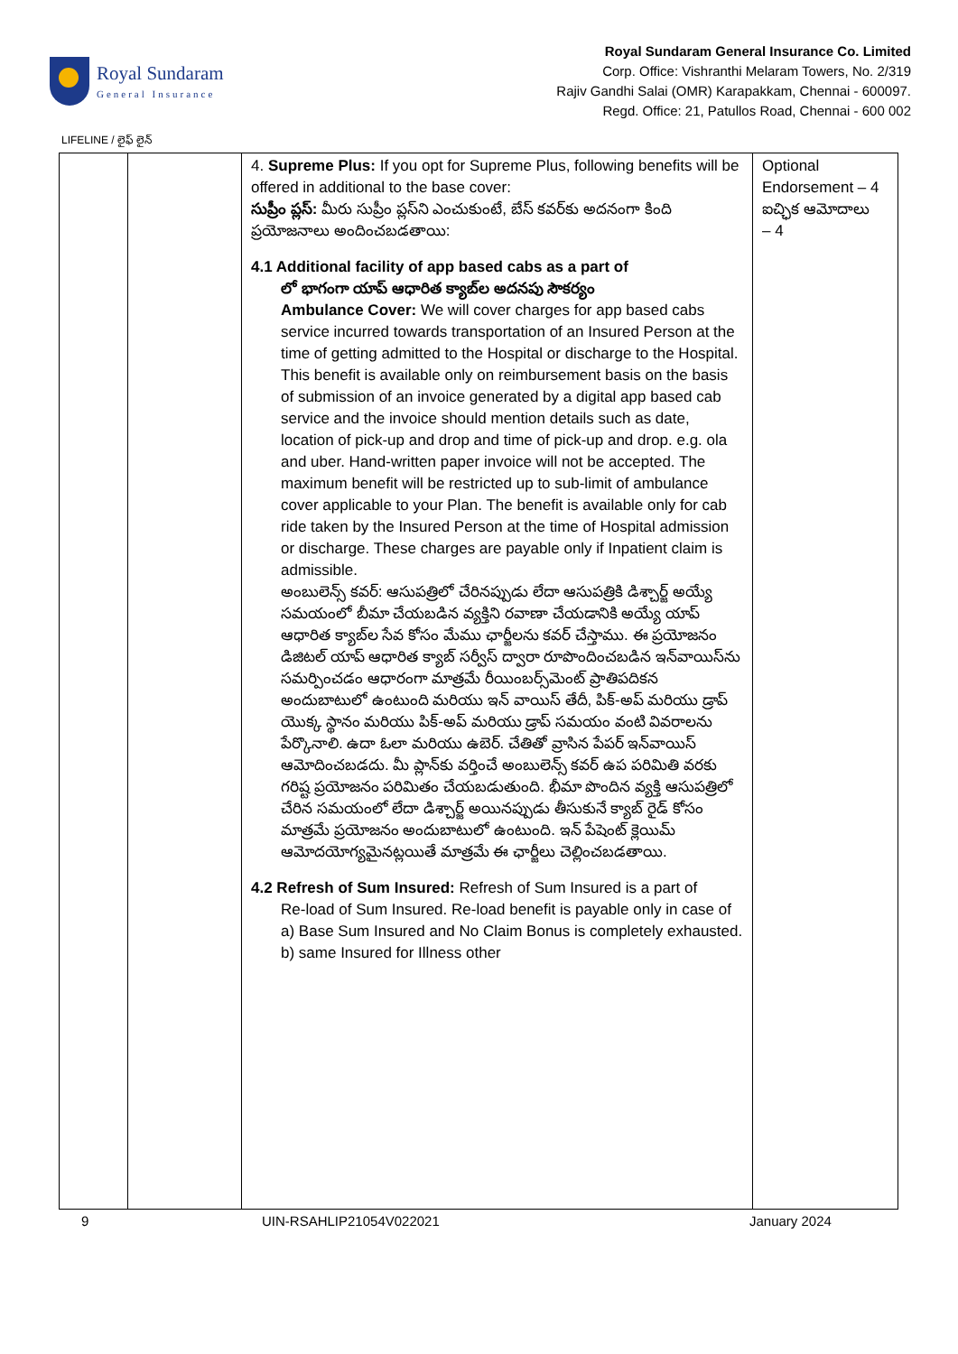Royal Sundaram
General Insurance
Royal Sundaram General Insurance Co. Limited
Corp. Office: Vishranthi Melaram Towers, No. 2/319
Rajiv Gandhi Salai (OMR) Karapakkam, Chennai - 600097.
Regd. Office: 21, Patullos Road, Chennai - 600 002
LIFELINE / లైఫ్ లైన్
| | | 4. Supreme Plus: If you opt for Supreme Plus, following benefits will be offered in additional to the base cover: సుప్రీం ప్లస్: మీరు సుప్రీం ప్లస్‌ని ఎంచుకుంటే, బేస్ కవర్‌కు అదనంగా కింది ప్రయోజనాలు అందించబడతాయి: 4.1 Additional facility of app based cabs as a part of లో భాగంగా యాప్ ఆధారిత క్యాబ్‌ల అదనపు సౌకర్యం Ambulance Cover: We will cover charges for app based cabs service incurred towards transportation of an Insured Person at the time of getting admitted to the Hospital or discharge to the Hospital. This benefit is available only on reimbursement basis on the basis of submission of an invoice generated by a digital app based cab service and the invoice should mention details such as date, location of pick-up and drop and time of pick-up and drop. e.g. ola and uber. Hand-written paper invoice will not be accepted. The maximum benefit will be restricted up to sub-limit of ambulance cover applicable to your Plan. The benefit is available only for cab ride taken by the Insured Person at the time of Hospital admission or discharge. These charges are payable only if Inpatient claim is admissible. అంబులెన్స్ కవర్: ఆసుపత్రిలో చేరినప్పుడు లేదా ఆసుపత్రికి డిశ్చార్జ్ అయ్యే సమయంలో బీమా చేయబడిన వ్యక్తిని రవాణా చేయడానికి అయ్యే యాప్ ఆధారిత క్యాబ్‌ల సేవ కోసం మేము ఛార్జీలను కవర్ చేస్తాము. ఈ ప్రయోజనం డిజిటల్ యాప్ ఆధారిత క్యాబ్ సర్వీస్ ద్వారా రూపొందించబడిన ఇన్‌వాయిస్‌ను సమర్పించడం ఆధారంగా మాత్రమే రీయింబర్స్‌మెంట్ ప్రాతిపదికన అందుబాటులో ఉంటుంది మరియు ఇన్ వాయిస్ తేదీ, పిక్-అప్ మరియు డ్రాప్ యొక్క స్థానం మరియు పిక్-అప్ మరియు డ్రాప్ సమయం వంటి వివరాలను పేర్కొనాలి. ఉదా ఓలా మరియు ఉబెర్. చేతితో వ్రాసిన పేపర్ ఇన్‌వాయిస్ ఆమోదించబడదు. మీ ప్లాన్‌కు వర్తించే అంబులెన్స్ కవర్ ఉప పరిమితి వరకు గరిష్ట ప్రయోజనం పరిమితం చేయబడుతుంది. భీమా పొందిన వ్యక్తి ఆసుపత్రిలో చేరిన సమయంలో లేదా డిశ్చార్జ్ అయినప్పుడు తీసుకునే క్యాబ్ రైడ్ కోసం మాత్రమే ప్రయోజనం అందుబాటులో ఉంటుంది. ఇన్ పేషెంట్ క్లెయిమ్ ఆమోదయోగ్యమైనట్లయితే మాత్రమే ఈ ఛార్జీలు చెల్లించబడతాయి. 4.2 Refresh of Sum Insured: Refresh of Sum Insured is a part of Re-load of Sum Insured. Re-load benefit is payable only in case of a) Base Sum Insured and No Claim Bonus is completely exhausted. b) same Insured for Illness other | Optional Endorsement – 4 ఐచ్ఛిక ఆమోదాలు – 4 |
9 UIN-RSAHLIP21054V022021 January 2024